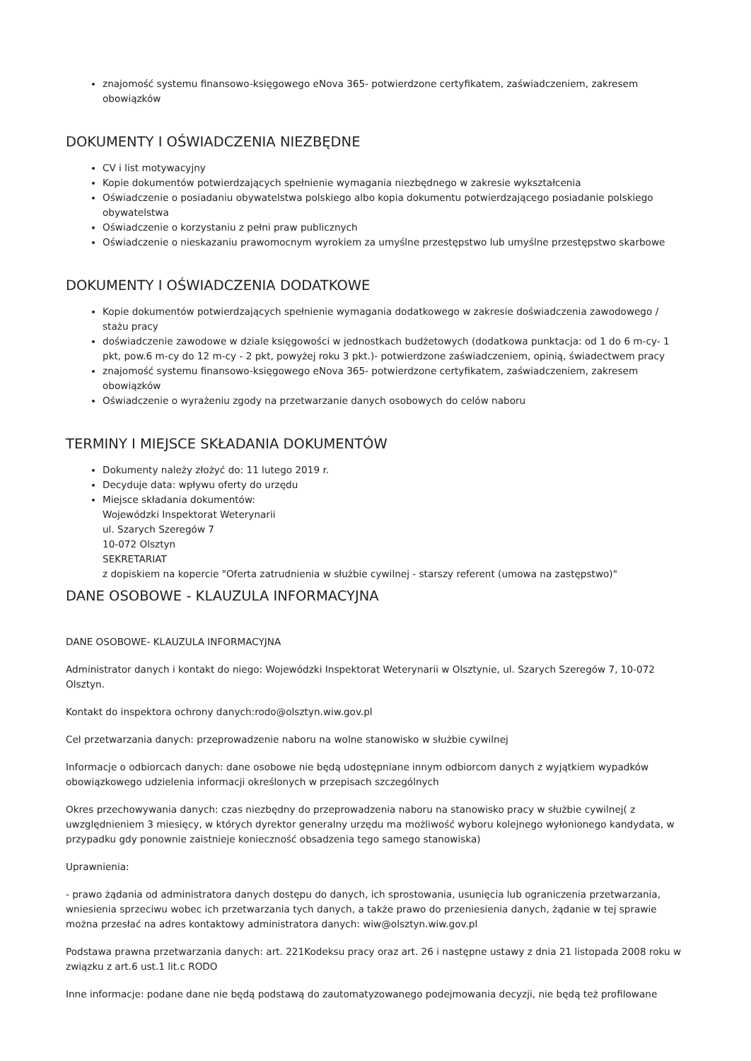znajomość systemu finansowo-księgowego eNova 365- potwierdzone certyfikatem, zaświadczeniem, zakresem obowiązków
DOKUMENTY I OŚWIADCZENIA NIEZBĘDNE
CV i list motywacyjny
Kopie dokumentów potwierdzających spełnienie wymagania niezbędnego w zakresie wykształcenia
Oświadczenie o posiadaniu obywatelstwa polskiego albo kopia dokumentu potwierdzającego posiadanie polskiego obywatelstwa
Oświadczenie o korzystaniu z pełni praw publicznych
Oświadczenie o nieskazaniu prawomocnym wyrokiem za umyślne przestępstwo lub umyślne przestępstwo skarbowe
DOKUMENTY I OŚWIADCZENIA DODATKOWE
Kopie dokumentów potwierdzających spełnienie wymagania dodatkowego w zakresie doświadczenia zawodowego / stażu pracy
doświadczenie zawodowe w dziale księgowości w jednostkach budżetowych (dodatkowa punktacja: od 1 do 6 m-cy- 1 pkt, pow.6 m-cy do 12 m-cy - 2 pkt, powyżej roku 3 pkt.)- potwierdzone zaświadczeniem, opinią, świadectwem pracy
znajomość systemu finansowo-księgowego eNova 365- potwierdzone certyfikatem, zaświadczeniem, zakresem obowiązków
Oświadczenie o wyrażeniu zgody na przetwarzanie danych osobowych do celów naboru
TERMINY I MIEJSCE SKŁADANIA DOKUMENTÓW
Dokumenty należy złożyć do: 11 lutego 2019 r.
Decyduje data: wpływu oferty do urzędu
Miejsce składania dokumentów:
Wojewódzki Inspektorat Weterynarii
ul. Szarych Szeregów 7
10-072 Olsztyn
SEKRETARIAT
z dopiskiem na kopercie "Oferta zatrudnienia w służbie cywilnej - starszy referent (umowa na zastępstwo)"
DANE OSOBOWE - KLAUZULA INFORMACYJNA
DANE OSOBOWE- KLAUZULA INFORMACYJNA
Administrator danych i kontakt do niego: Wojewódzki Inspektorat Weterynarii w Olsztynie, ul. Szarych Szeregów 7, 10-072 Olsztyn.
Kontakt do inspektora ochrony danych:rodo@olsztyn.wiw.gov.pl
Cel przetwarzania danych: przeprowadzenie naboru na wolne stanowisko w służbie cywilnej
Informacje o odbiorcach danych: dane osobowe nie będą udostępniane innym odbiorcom danych z wyjątkiem wypadków obowiązkowego udzielenia informacji określonych w przepisach szczególnych
Okres przechowywania danych: czas niezbędny do przeprowadzenia naboru na stanowisko pracy w służbie cywilnej( z uwzględnieniem 3 miesięcy, w których dyrektor generalny urzędu ma możliwość wyboru kolejnego wyłonionego kandydata, w przypadku gdy ponownie zaistnieje konieczność obsadzenia tego samego stanowiska)
Uprawnienia:
- prawo żądania od administratora danych dostępu do danych, ich sprostowania, usunięcia lub ograniczenia przetwarzania, wniesienia sprzeciwu wobec ich przetwarzania tych danych, a także prawo do przeniesienia danych, żądanie w tej sprawie można przesłać na adres kontaktowy administratora danych: wiw@olsztyn.wiw.gov.pl
Podstawa prawna przetwarzania danych: art. 221Kodeksu pracy oraz art. 26 i następne ustawy z dnia 21 listopada 2008 roku w związku z art.6 ust.1 lit.c RODO
Inne informacje: podane dane nie będą podstawą do zautomatyzowanego podejmowania decyzji, nie będą też profilowane